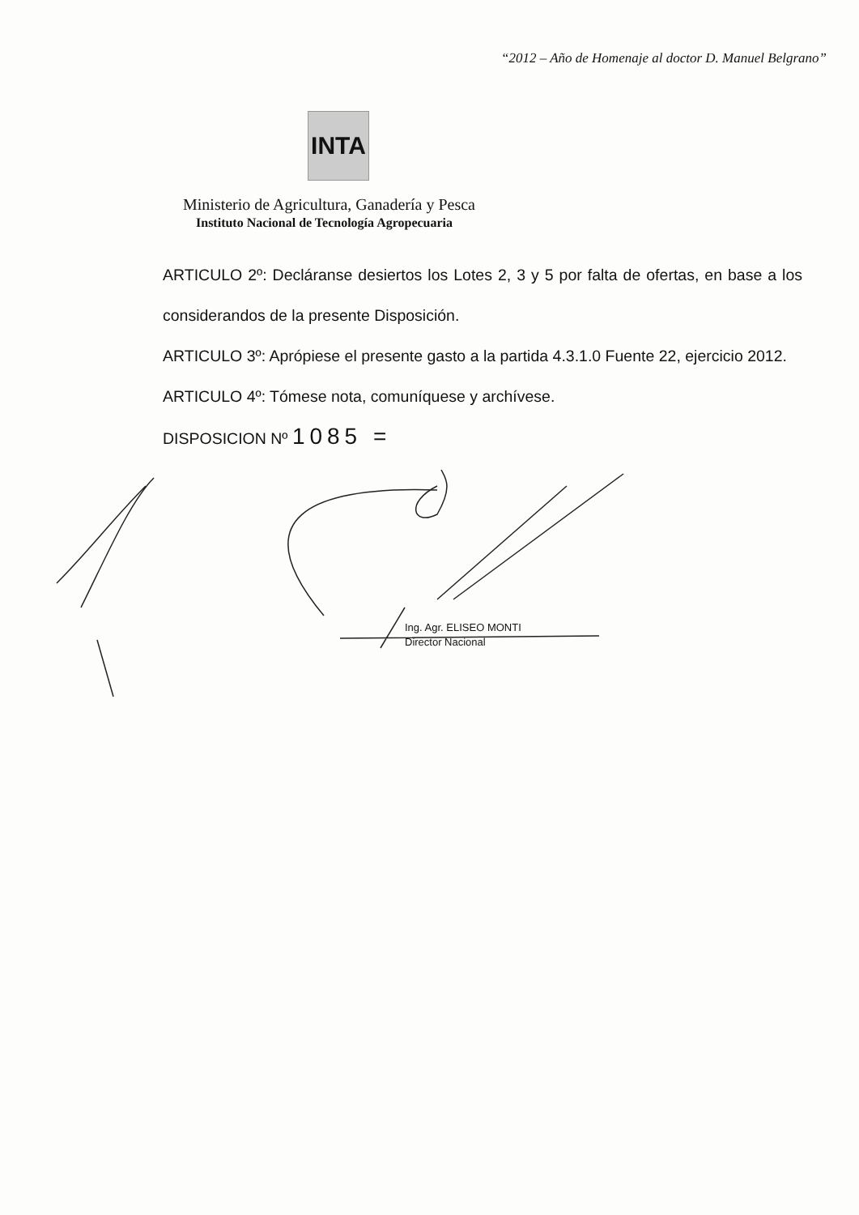“2012 – Año de Homenaje al doctor D. Manuel Belgrano”
INTA
Ministerio de Agricultura, Ganadería y Pesca
Instituto Nacional de Tecnología Agropecuaria
ARTICULO 2º: Decláranse desiertos los Lotes 2, 3 y 5 por falta de ofertas, en base a los considerandos de la presente Disposición.
ARTICULO 3º: Aprópiese el presente gasto a la partida 4.3.1.0 Fuente 22, ejercicio 2012.
ARTICULO 4º: Tómese nota, comuníquese y archívese.
DISPOSICION Nº 1085 =
Ing. Agr. ELISEO MONTI
Director Nacional